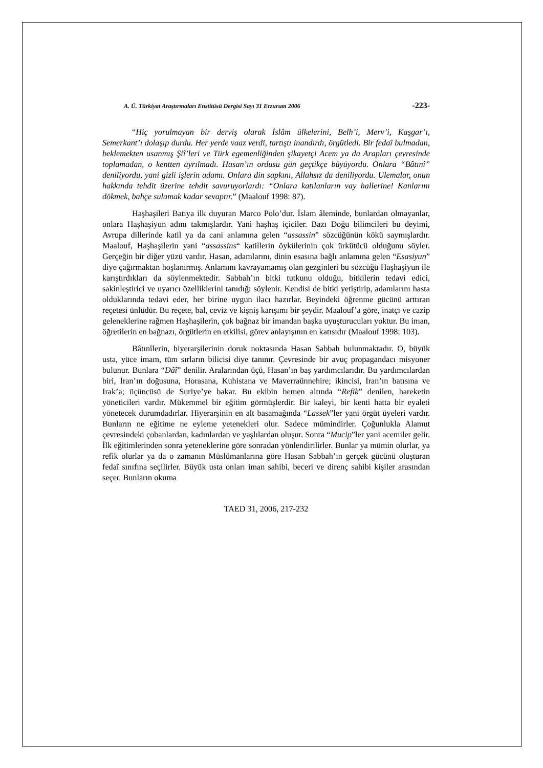A. Ü. Türkiyat Araştırmaları Enstitüsü Dergisi Sayı 31 Erzurum 2006 -223-
“Hiç yorulmayan bir derviş olarak İslâm ülkelerini, Belh’i, Merv’i, Kaşgar’ı, Semerkant’ı dolaşıp durdu. Her yerde vaaz verdi, tartıştı inandırdı, örgütledi. Bir fedaî bulmadan, beklemekten usanmış Şiî’leri ve Türk egemenliğinden şikayetçi Acem ya da Arapları çevresinde toplamadan, o kentten ayrılmadı. Hasan’ın ordusu gün geçtikçe büyüyordu. Onlara “Bâtınî” deniliyordu, yani gizli işlerin adamı. Onlara din sapkını, Allahsız da deniliyordu. Ulemalar, onun hakkında tehdit üzerine tehdit savuruyorlardı: “Onlara katılanların vay hallerine! Kanlarını dökmek, bahçe sulamak kadar sevaptır.” (Maalouf 1998: 87).
Haşhaşileri Batıya ilk duyuran Marco Polo’dur. İslam âleminde, bunlardan olmayanlar, onlara Haşhaşiyun adını takmışlardır. Yani haşhaş içiciler. Bazı Doğu bilimcileri bu deyimi, Avrupa dillerinde katil ya da cani anlamına gelen “assassin” sözcüğünün kökü saymışlardır. Maalouf, Haşhaşilerin yani “assassins“ katillerin öykülerinin çok ürkütücü olduğunu söyler. Gerçeğin bir diğer yüzü vardır. Hasan, adamlarını, dinin esasına bağlı anlamına gelen “Esasiyun” diye çağırmaktan hoşlanırmış. Anlamını kavrayamamış olan gezginleri bu sözcüğü Haşhaşiyun ile karıştırdıkları da söylenmektedir. Sabbah’ın bitki tutkunu olduğu, bitkilerin tedavi edici, sakinleştirici ve uyarıcı özelliklerini tanıdığı söylenir. Kendisi de bitki yetiştirip, adamlarını hasta olduklarında tedavi eder, her birine uygun ilacı hazırlar. Beyindeki öğrenme gücünü arttıran reçetesi ünlüdür. Bu reçete, bal, ceviz ve kişniş karışımı bir şeydir. Maalouf’a göre, inatçı ve cazip geleneklerine rağmen Haşhaşilerin, çok bağnaz bir imandan başka uyuşturucuları yoktur. Bu iman, öğretilerin en bağnazı, örgütlerin en etkilisi, görev anlayışının en katısıdır (Maalouf 1998: 103).
Bâtınîlerin, hiyerarşilerinin doruk noktasında Hasan Sabbah bulunmaktadır. O, büyük usta, yüce imam, tüm sırların bilicisi diye tanınır. Çevresinde bir avuç propagandacı misyoner bulunur. Bunlara “Dâî” denilir. Aralarından üçü, Hasan’ın baş yardımcılarıdır. Bu yardımcılardan biri, İran’ın doğusuna, Horasana, Kuhistana ve Maverraünnehire; ikincisi, İran’ın batısına ve Irak’a; üçüncüsü de Suriye’ye bakar. Bu ekibin hemen altında “Refik” denilen, hareketin yöneticileri vardır. Mükemmel bir eğitim görmüşlerdir. Bir kaleyi, bir kenti hatta bir eyaleti yönetecek durumdadırlar. Hiyerarşinin en alt basamağında “Lassek”ler yani örgüt üyeleri vardır. Bunların ne eğitime ne eyleme yetenekleri olur. Sadece mümindirler. Çoğunlukla Alamut çevresindeki çobanlardan, kadınlardan ve yaşlılardan oluşur. Sonra “Mucip”ler yani acemiler gelir. İlk eğitimlerinden sonra yeteneklerine göre sonradan yönlendirilirler. Bunlar ya mümin olurlar, ya refik olurlar ya da o zamanın Müslümanlarına göre Hasan Sabbah’ın gerçek gücünü oluşturan fedaî sınıfına seçilirler. Büyük usta onları iman sahibi, beceri ve direnç sahibi kişiler arasından seçer. Bunların okuma
TAED 31, 2006, 217-232